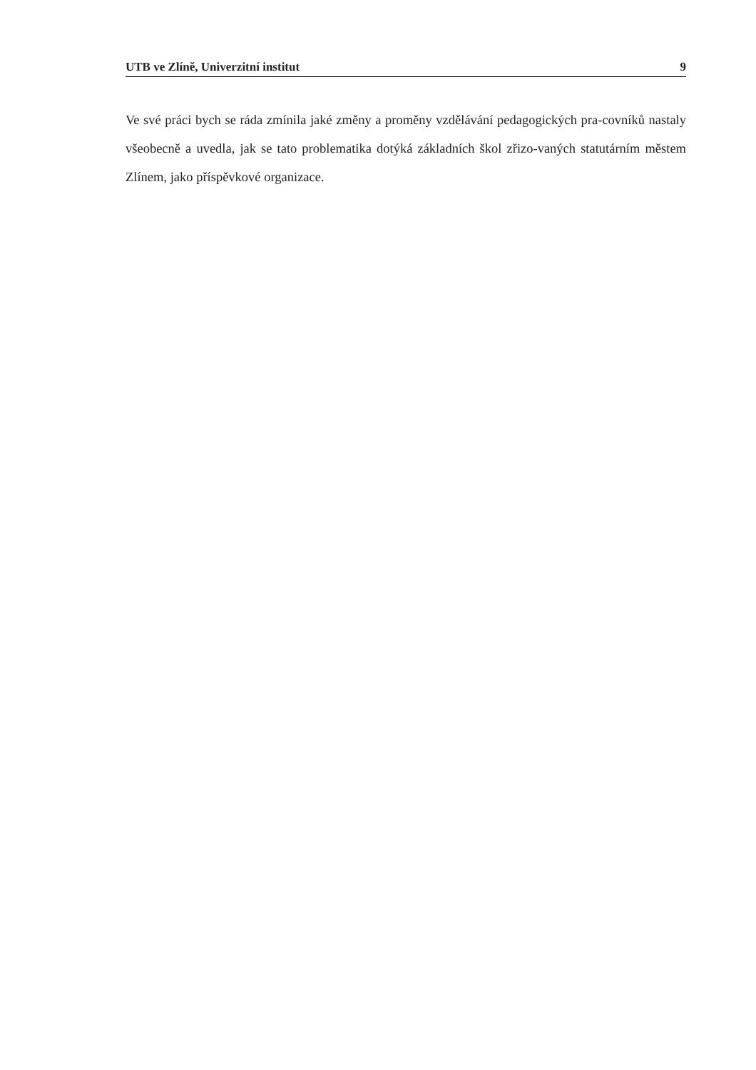UTB ve Zlíně, Univerzitní institut 9
Ve své práci bych se ráda zmínila jaké změny a proměny vzdělávání pedagogických pra-covníků nastaly všeobecně a uvedla, jak se tato problematika dotýká základních škol zřizo-vaných statutárním městem Zlínem, jako příspěvkové organizace.